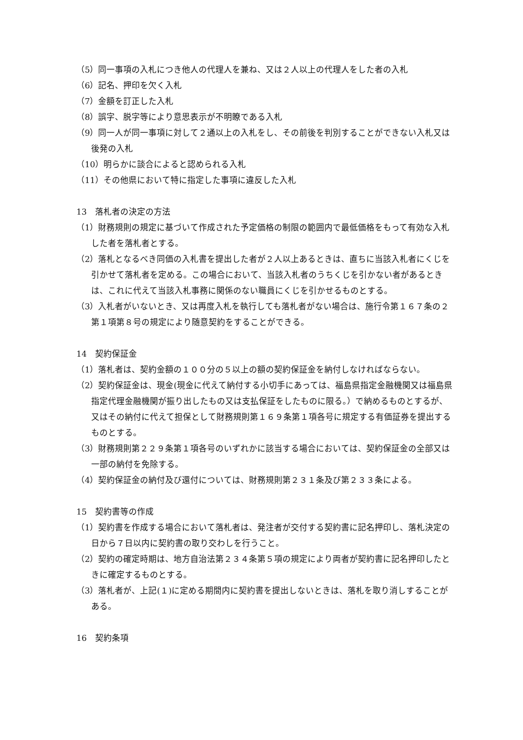（5）同一事項の入札につき他人の代理人を兼ね、又は２人以上の代理人をした者の入札
（6）記名、押印を欠く入札
（7）金額を訂正した入札
（8）誤字、脱字等により意思表示が不明瞭である入札
（9）同一人が同一事項に対して２通以上の入札をし、その前後を判別することができない入札又は後発の入札
（10）明らかに談合によると認められる入札
（11）その他県において特に指定した事項に違反した入札
13　落札者の決定の方法
（1）財務規則の規定に基づいて作成された予定価格の制限の範囲内で最低価格をもって有効な入札した者を落札者とする。
（2）落札となるべき同価の入札書を提出した者が２人以上あるときは、直ちに当該入札者にくじを引かせて落札者を定める。この場合において、当該入札者のうちくじを引かない者があるときは、これに代えて当該入札事務に関係のない職員にくじを引かせるものとする。
（3）入札者がいないとき、又は再度入札を執行しても落札者がない場合は、施行令第１６７条の２第１項第８号の規定により随意契約をすることができる。
14　契約保証金
（1）落札者は、契約金額の１００分の５以上の額の契約保証金を納付しなければならない。
（2）契約保証金は、現金(現金に代えて納付する小切手にあっては、福島県指定金融機関又は福島県指定代理金融機関が振り出したもの又は支払保証をしたものに限る。）で納めるものとするが、又はその納付に代えて担保として財務規則第１６９条第１項各号に規定する有価証券を提出するものとする。
（3）財務規則第２２９条第１項各号のいずれかに該当する場合においては、契約保証金の全部又は一部の納付を免除する。
（4）契約保証金の納付及び還付については、財務規則第２３１条及び第２３３条による。
15　契約書等の作成
（1）契約書を作成する場合において落札者は、発注者が交付する契約書に記名押印し、落札決定の日から７日以内に契約書の取り交わしを行うこと。
（2）契約の確定時期は、地方自治法第２３４条第５項の規定により両者が契約書に記名押印したときに確定するものとする。
（3）落札者が、上記(１)に定める期間内に契約書を提出しないときは、落札を取り消しすることがある。
16　契約条項